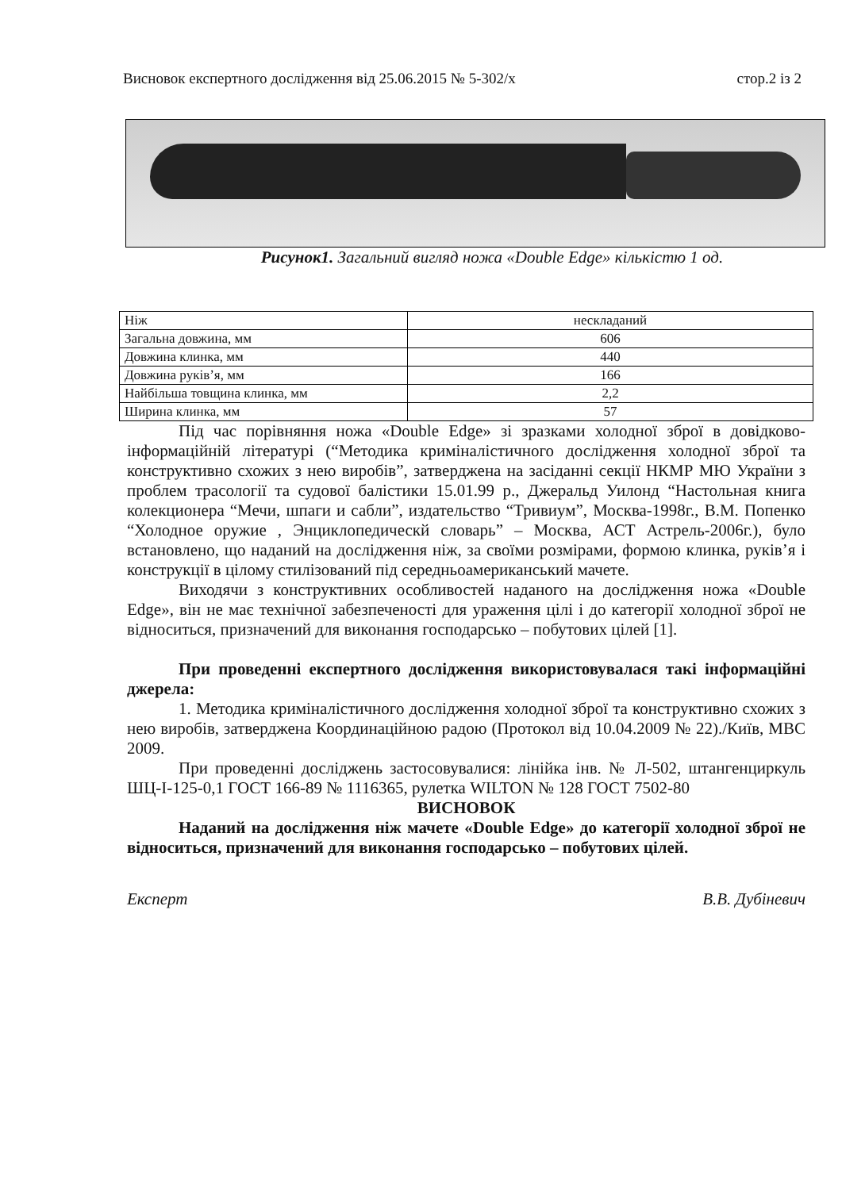Висновок експертного дослідження від 25.06.2015 № 5-302/х стор.2 із 2
Рисунок1. Загальний вигляд ножа «Double Edge» кількістю 1 од.
| Ніж | нескладаний |
| Загальна довжина, мм | 606 |
| Довжина клинка, мм | 440 |
| Довжина руків’я, мм | 166 |
| Найбільша товщина клинка, мм | 2,2 |
| Ширина клинка, мм | 57 |
Під час порівняння ножа «Double Edge» зі зразками холодної зброї в довідково-інформаційній літературі (“Методика криміналістичного дослідження холодної зброї та конструктивно схожих з нею виробів”, затверджена на засіданні секції НКМР МЮ України з проблем трасології та судової балістики 15.01.99 р., Джеральд Уилонд “Настольная книга колекционера “Мечи, шпаги и сабли”, издательство “Тривиум”, Москва-1998г., В.М. Попенко “Холодное оружие , Энциклопедическй словарь” – Москва, АСТ Астрель-2006г.), було встановлено, що наданий на дослідження ніж, за своїми розмірами, формою клинка, руків’я і конструкції в цілому стилізований під середньоамериканський мачете.
Виходячи з конструктивних особливостей наданого на дослідження ножа «Double Edge», він не має технічної забезпеченості для ураження цілі і до категорії холодної зброї не відноситься, призначений для виконання господарсько – побутових цілей [1].
При проведенні експертного дослідження використовувалася такі інформаційні джерела:
1. Методика криміналістичного дослідження холодної зброї та конструктивно схожих з нею виробів, затверджена Координаційною радою (Протокол від 10.04.2009 № 22)./Київ, МВС 2009.
При проведенні досліджень застосовувалися: лінійка інв. № Л-502, штангенциркуль ШЦ-І-125-0,1 ГОСТ 166-89 № 1116365, рулетка WILTON № 128 ГОСТ 7502-80
ВИСНОВОК
Наданий на дослідження ніж мачете «Double Edge» до категорії холодної зброї не відноситься, призначений для виконання господарсько – побутових цілей.
Експерт В.В. Дубіневич